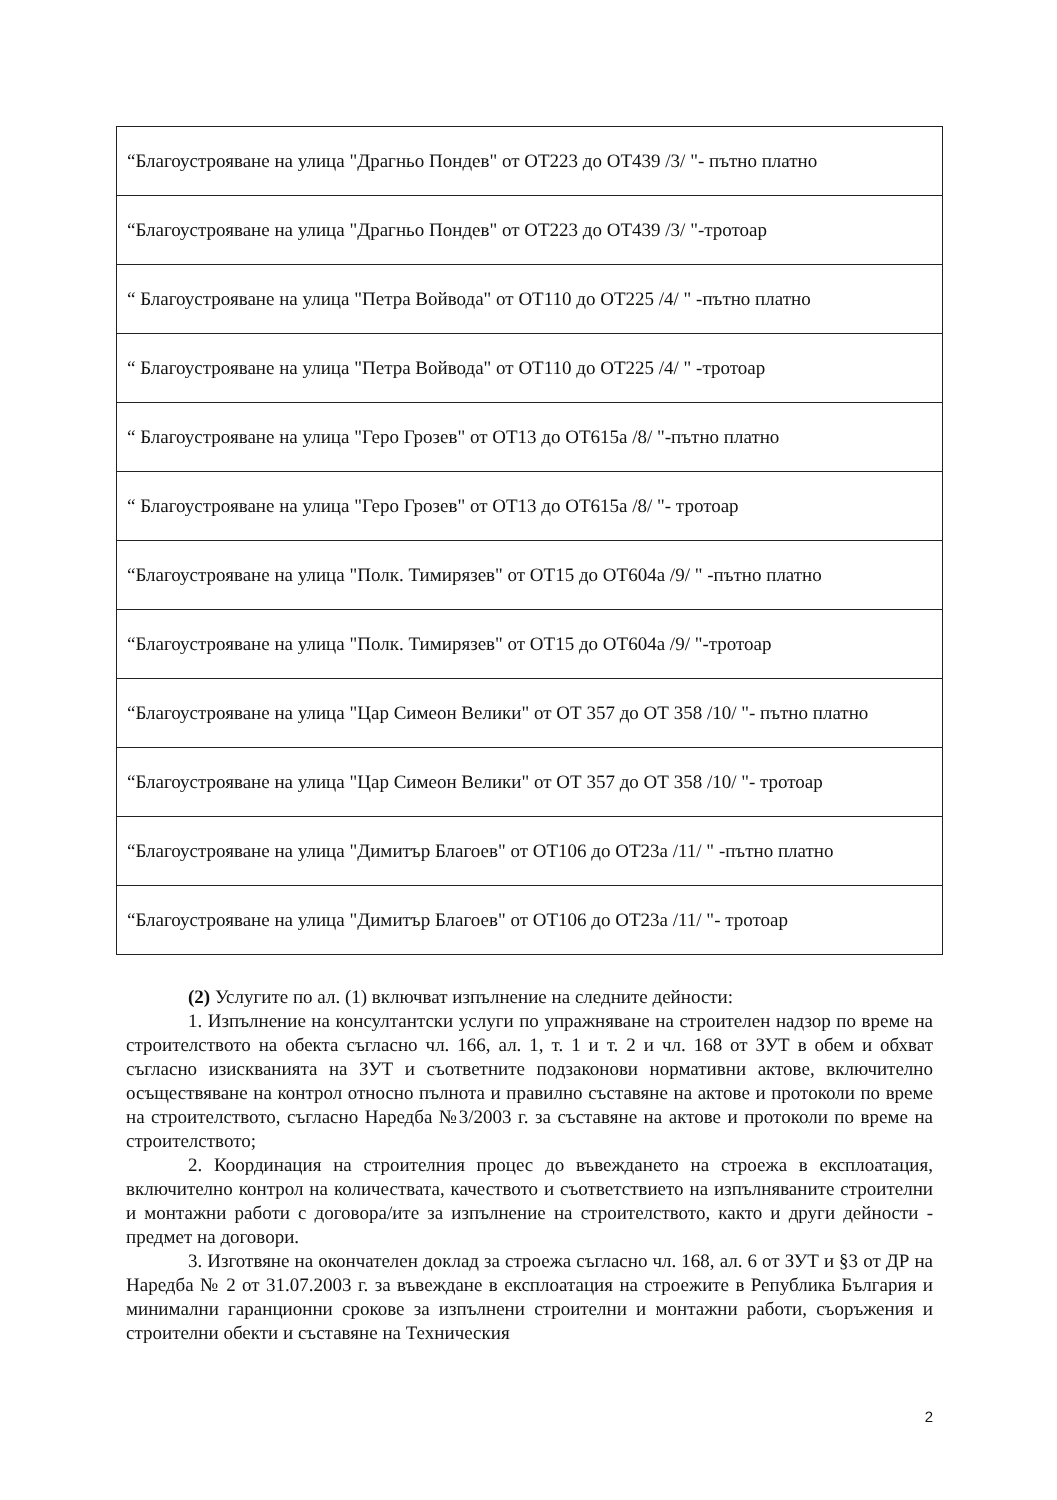| “Благоустрояване на улица "Драгньо Пондев" от ОТ223 до ОТ439 /3/ "- пътно платно |
| “Благоустрояване на улица "Драгньо Пондев" от ОТ223 до ОТ439 /3/ "-тротоар |
| “ Благоустрояване на улица "Петра Войвода" от ОТ110 до ОТ225 /4/ " -пътно платно |
| “ Благоустрояване на улица "Петра Войвода" от ОТ110 до ОТ225 /4/ " -тротоар |
| “ Благоустрояване на улица "Геро Грозев" от ОТ13 до ОТ615а /8/ "-пътно платно |
| “ Благоустрояване на улица "Геро Грозев" от ОТ13 до ОТ615а /8/ "- тротоар |
| “Благоустрояване на улица "Полк. Тимирязев" от ОТ15 до ОТ604а /9/ " -пътно платно |
| “Благоустрояване на улица "Полк. Тимирязев" от ОТ15 до ОТ604а /9/ "-тротоар |
| “Благоустрояване на улица "Цар Симеон Велики" от ОТ 357 до ОТ 358 /10/ "- пътно платно |
| “Благоустрояване на улица "Цар Симеон Велики" от ОТ 357 до ОТ 358 /10/ "- тротоар |
| “Благоустрояване на улица "Димитър Благоев" от ОТ106 до ОТ23а /11/ " -пътно платно |
| “Благоустрояване на улица "Димитър Благоев" от ОТ106 до ОТ23а /11/ "- тротоар |
(2) Услугите по ал. (1) включват изпълнение на следните дейности:
1. Изпълнение на консултантски услуги по упражняване на строителен надзор по време на строителството на обекта съгласно чл. 166, ал. 1, т. 1 и т. 2 и чл. 168 от ЗУТ в обем и обхват съгласно изискванията на ЗУТ и съответните подзаконови нормативни актове, включително осъществяване на контрол относно пълнота и правилно съставяне на актове и протоколи по време на строителството, съгласно Наредба №3/2003 г. за съставяне на актове и протоколи по време на строителството;
2. Координация на строителния процес до въвеждането на строежа в експлоатация, включително контрол на количествата, качеството и съответствието на изпълняваните строителни и монтажни работи с договора/ите за изпълнение на строителството, както и други дейности - предмет на договори.
3. Изготвяне на окончателен доклад за строежа съгласно чл. 168, ал. 6 от ЗУТ и §3 от ДР на Наредба № 2 от 31.07.2003 г. за въвеждане в експлоатация на строежите в Република България и минимални гаранционни срокове за изпълнени строителни и монтажни работи, съоръжения и строителни обекти и съставяне на Техническия
2